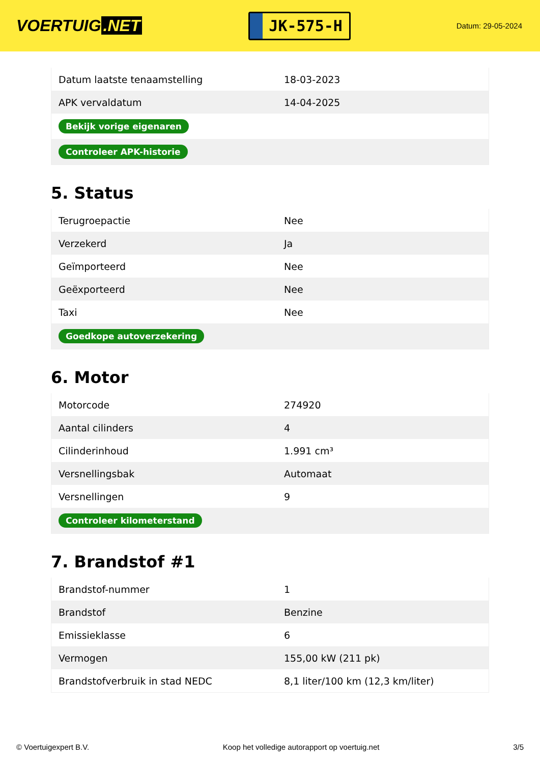VOERTUIG.NET
JK-575-H
Datum: 29-05-2024
| Datum laatste tenaamstelling | 18-03-2023 |
| APK vervaldatum | 14-04-2025 |
| Bekijk vorige eigenaren | |
| Controleer APK-historie | |
5. Status
| Terugroepactie | Nee |
| Verzekerd | Ja |
| Geïmporteerd | Nee |
| Geëxporteerd | Nee |
| Taxi | Nee |
| Goedkope autoverzekering | |
6. Motor
| Motorcode | 274920 |
| Aantal cilinders | 4 |
| Cilinderinhoud | 1.991 cm³ |
| Versnellingsbak | Automaat |
| Versnellingen | 9 |
| Controleer kilometerstand | |
7. Brandstof #1
| Brandstof-nummer | 1 |
| Brandstof | Benzine |
| Emissieklasse | 6 |
| Vermogen | 155,00 kW (211 pk) |
| Brandstofverbruik in stad NEDC | 8,1 liter/100 km (12,3 km/liter) |
© Voertuigexpert B.V. Koop het volledige autorapport op voertuig.net 3/5